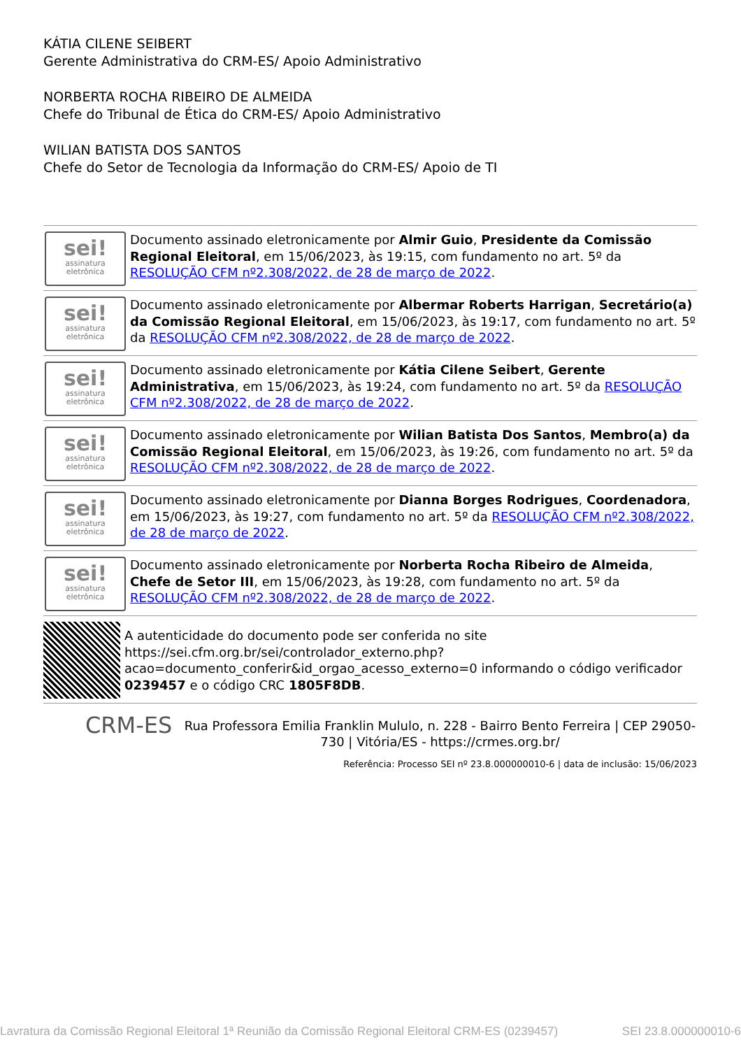KÁTIA CILENE SEIBERT
Gerente Administrativa do CRM-ES/ Apoio Administrativo
NORBERTA ROCHA RIBEIRO DE ALMEIDA
Chefe do Tribunal de Ética do CRM-ES/ Apoio Administrativo
WILIAN BATISTA DOS SANTOS
Chefe do Setor de Tecnologia da Informação do CRM-ES/ Apoio de TI
sei!
assinatura eletrônica
Documento assinado eletronicamente por Almir Guio, Presidente da Comissão Regional Eleitoral, em 15/06/2023, às 19:15, com fundamento no art. 5º da RESOLUÇÃO CFM nº2.308/2022, de 28 de março de 2022.
sei!
assinatura eletrônica
Documento assinado eletronicamente por Albermar Roberts Harrigan, Secretário(a) da Comissão Regional Eleitoral, em 15/06/2023, às 19:17, com fundamento no art. 5º da RESOLUÇÃO CFM nº2.308/2022, de 28 de março de 2022.
sei!
assinatura eletrônica
Documento assinado eletronicamente por Kátia Cilene Seibert, Gerente Administrativa, em 15/06/2023, às 19:24, com fundamento no art. 5º da RESOLUÇÃO CFM nº2.308/2022, de 28 de março de 2022.
sei!
assinatura eletrônica
Documento assinado eletronicamente por Wilian Batista Dos Santos, Membro(a) da Comissão Regional Eleitoral, em 15/06/2023, às 19:26, com fundamento no art. 5º da RESOLUÇÃO CFM nº2.308/2022, de 28 de março de 2022.
sei!
assinatura eletrônica
Documento assinado eletronicamente por Dianna Borges Rodrigues, Coordenadora, em 15/06/2023, às 19:27, com fundamento no art. 5º da RESOLUÇÃO CFM nº2.308/2022, de 28 de março de 2022.
sei!
assinatura eletrônica
Documento assinado eletronicamente por Norberta Rocha Ribeiro de Almeida, Chefe de Setor III, em 15/06/2023, às 19:28, com fundamento no art. 5º da RESOLUÇÃO CFM nº2.308/2022, de 28 de março de 2022.
A autenticidade do documento pode ser conferida no site https://sei.cfm.org.br/sei/controlador_externo.php?acao=documento_conferir&id_orgao_acesso_externo=0 informando o código verificador 0239457 e o código CRC 1805F8DB.
CRM-ES
Rua Professora Emilia Franklin Mululo, n. 228 - Bairro Bento Ferreira | CEP 29050-730 | Vitória/ES - https://crmes.org.br/
Referência: Processo SEI nº 23.8.000000010-6 | data de inclusão: 15/06/2023
Lavratura da Comissão Regional Eleitoral 1ª Reunião da Comissão Regional Eleitoral CRM-ES (0239457) SEI 23.8.000000010-6